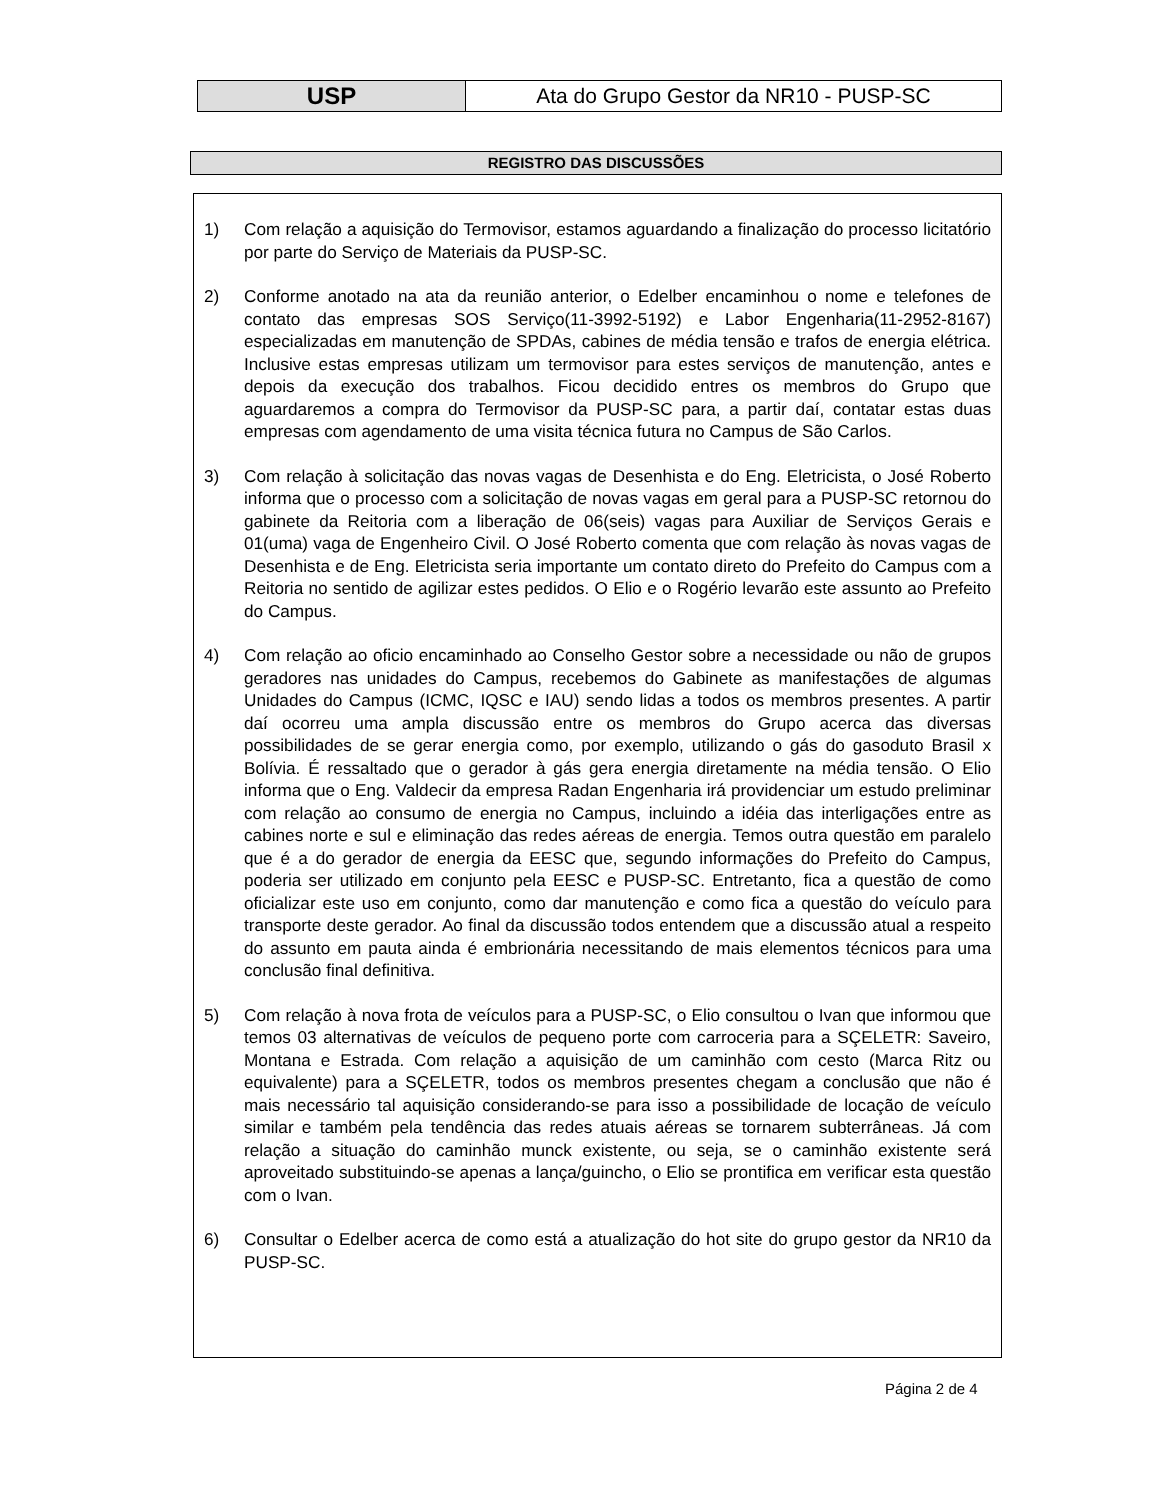| USP | Ata do Grupo Gestor da NR10 - PUSP-SC |
REGISTRO DAS DISCUSSÕES
1) Com relação a aquisição do Termovisor, estamos aguardando a finalização do processo licitatório por parte do Serviço de Materiais da PUSP-SC.
2) Conforme anotado na ata da reunião anterior, o Edelber encaminhou o nome e telefones de contato das empresas SOS Serviço(11-3992-5192) e Labor Engenharia(11-2952-8167) especializadas em manutenção de SPDAs, cabines de média tensão e trafos de energia elétrica. Inclusive estas empresas utilizam um termovisor para estes serviços de manutenção, antes e depois da execução dos trabalhos. Ficou decidido entres os membros do Grupo que aguardaremos a compra do Termovisor da PUSP-SC para, a partir daí, contatar estas duas empresas com agendamento de uma visita técnica futura no Campus de São Carlos.
3) Com relação à solicitação das novas vagas de Desenhista e do Eng. Eletricista, o José Roberto informa que o processo com a solicitação de novas vagas em geral para a PUSP-SC retornou do gabinete da Reitoria com a liberação de 06(seis) vagas para Auxiliar de Serviços Gerais e 01(uma) vaga de Engenheiro Civil. O José Roberto comenta que com relação às novas vagas de Desenhista e de Eng. Eletricista seria importante um contato direto do Prefeito do Campus com a Reitoria no sentido de agilizar estes pedidos. O Elio e o Rogério levarão este assunto ao Prefeito do Campus.
4) Com relação ao oficio encaminhado ao Conselho Gestor sobre a necessidade ou não de grupos geradores nas unidades do Campus, recebemos do Gabinete as manifestações de algumas Unidades do Campus (ICMC, IQSC e IAU) sendo lidas a todos os membros presentes. A partir daí ocorreu uma ampla discussão entre os membros do Grupo acerca das diversas possibilidades de se gerar energia como, por exemplo, utilizando o gás do gasoduto Brasil x Bolívia. É ressaltado que o gerador à gás gera energia diretamente na média tensão. O Elio informa que o Eng. Valdecir da empresa Radan Engenharia irá providenciar um estudo preliminar com relação ao consumo de energia no Campus, incluindo a idéia das interligações entre as cabines norte e sul e eliminação das redes aéreas de energia. Temos outra questão em paralelo que é a do gerador de energia da EESC que, segundo informações do Prefeito do Campus, poderia ser utilizado em conjunto pela EESC e PUSP-SC. Entretanto, fica a questão de como oficializar este uso em conjunto, como dar manutenção e como fica a questão do veículo para transporte deste gerador. Ao final da discussão todos entendem que a discussão atual a respeito do assunto em pauta ainda é embrionária necessitando de mais elementos técnicos para uma conclusão final definitiva.
5) Com relação à nova frota de veículos para a PUSP-SC, o Elio consultou o Ivan que informou que temos 03 alternativas de veículos de pequeno porte com carroceria para a SÇELETR: Saveiro, Montana e Estrada. Com relação a aquisição de um caminhão com cesto (Marca Ritz ou equivalente) para a SÇELETR, todos os membros presentes chegam a conclusão que não é mais necessário tal aquisição considerando-se para isso a possibilidade de locação de veículo similar e também pela tendência das redes atuais aéreas se tornarem subterrâneas. Já com relação a situação do caminhão munck existente, ou seja, se o caminhão existente será aproveitado substituindo-se apenas a lança/guincho, o Elio se prontifica em verificar esta questão com o Ivan.
6) Consultar o Edelber acerca de como está a atualização do hot site do grupo gestor da NR10 da PUSP-SC.
Página 2 de 4